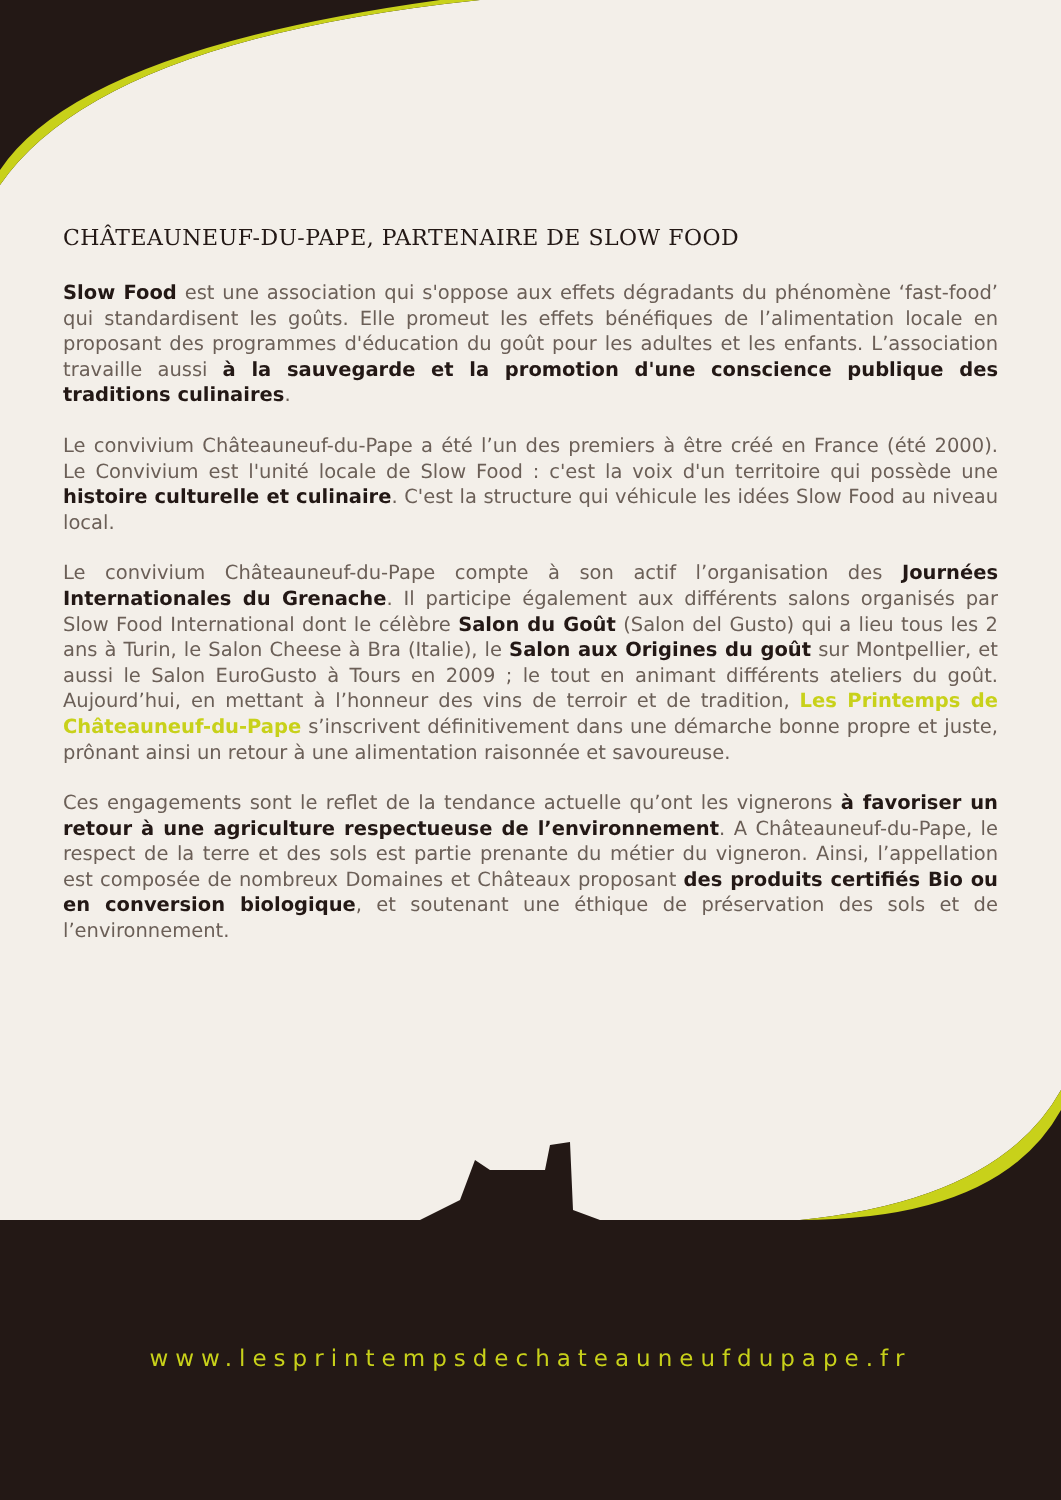CHÂTEAUNEUF-DU-PAPE, PARTENAIRE DE SLOW FOOD
Slow Food est une association qui s'oppose aux effets dégradants du phénomène ‘fast-food’ qui standardisent les goûts. Elle promeut les effets bénéfiques de l’alimentation locale en proposant des programmes d'éducation du goût pour les adultes et les enfants. L’association travaille aussi à la sauvegarde et la promotion d'une conscience publique des traditions culinaires.
Le convivium Châteauneuf-du-Pape a été l’un des premiers à être créé en France (été 2000). Le Convivium est l'unité locale de Slow Food : c'est la voix d'un territoire qui possède une histoire culturelle et culinaire. C'est la structure qui véhicule les idées Slow Food au niveau local.
Le convivium Châteauneuf-du-Pape compte à son actif l’organisation des Journées Internationales du Grenache. Il participe également aux différents salons organisés par Slow Food International dont le célèbre Salon du Goût (Salon del Gusto) qui a lieu tous les 2 ans à Turin, le Salon Cheese à Bra (Italie), le Salon aux Origines du goût sur Montpellier, et aussi le Salon EuroGusto à Tours en 2009 ; le tout en animant différents ateliers du goût. Aujourd’hui, en mettant à l’honneur des vins de terroir et de tradition, Les Printemps de Châteauneuf-du-Pape s’inscrivent définitivement dans une démarche bonne propre et juste, prônant ainsi un retour à une alimentation raisonnée et savoureuse.
Ces engagements sont le reflet de la tendance actuelle qu’ont les vignerons à favoriser un retour à une agriculture respectueuse de l’environnement. A Châteauneuf-du-Pape, le respect de la terre et des sols est partie prenante du métier du vigneron. Ainsi, l’appellation est composée de nombreux Domaines et Châteaux proposant des produits certifiés Bio ou en conversion biologique, et soutenant une éthique de préservation des sols et de l’environnement.
www.lesprintempsdechateauneufdupape.fr